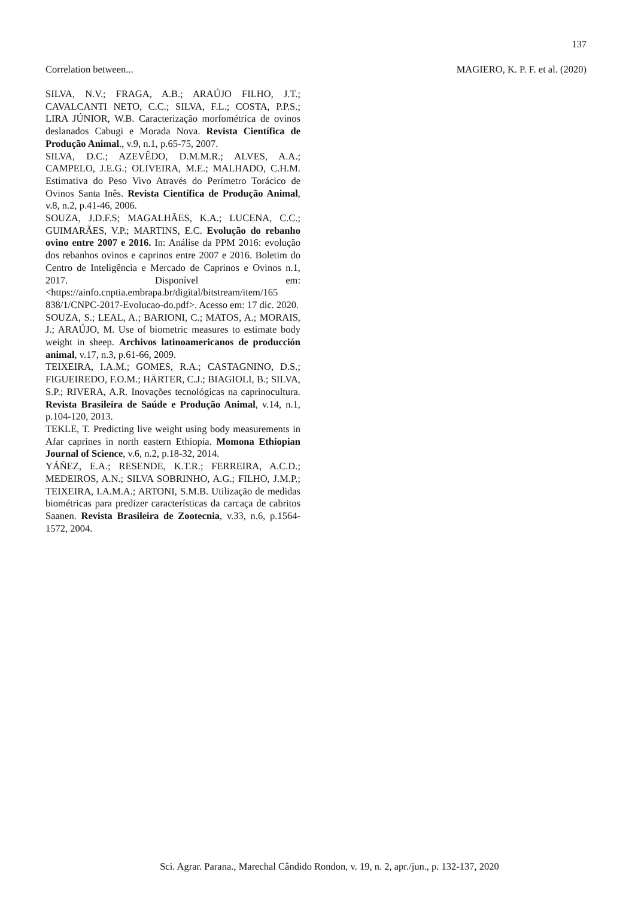137
Correlation between... MAGIERO, K. P. F. et al. (2020)
SILVA, N.V.; FRAGA, A.B.; ARAÚJO FILHO, J.T.; CAVALCANTI NETO, C.C.; SILVA, F.L.; COSTA, P.P.S.; LIRA JÚNIOR, W.B. Caracterização morfométrica de ovinos deslanados Cabugi e Morada Nova. Revista Científica de Produção Animal., v.9, n.1, p.65-75, 2007.
SILVA, D.C.; AZEVÊDO, D.M.M.R.; ALVES, A.A.; CAMPELO, J.E.G.; OLIVEIRA, M.E.; MALHADO, C.H.M. Estimativa do Peso Vivo Através do Perímetro Torácico de Ovinos Santa Inês. Revista Científica de Produção Animal, v.8, n.2, p.41-46, 2006.
SOUZA, J.D.F.S; MAGALHÃES, K.A.; LUCENA, C.C.; GUIMARÃES, V.P.; MARTINS, E.C. Evolução do rebanho ovino entre 2007 e 2016. In: Análise da PPM 2016: evolução dos rebanhos ovinos e caprinos entre 2007 e 2016. Boletim do Centro de Inteligência e Mercado de Caprinos e Ovinos n.1, 2017. Disponível em: <https://ainfo.cnptia.embrapa.br/digital/bitstream/item/165 838/1/CNPC-2017-Evolucao-do.pdf>. Acesso em: 17 dic. 2020.
SOUZA, S.; LEAL, A.; BARIONI, C.; MATOS, A.; MORAIS, J.; ARAÚJO, M. Use of biometric measures to estimate body weight in sheep. Archivos latinoamericanos de producción animal, v.17, n.3, p.61-66, 2009.
TEIXEIRA, I.A.M.; GOMES, R.A.; CASTAGNINO, D.S.; FIGUEIREDO, F.O.M.; HÄRTER, C.J.; BIAGIOLI, B.; SILVA, S.P.; RIVERA, A.R. Inovações tecnológicas na caprinocultura. Revista Brasileira de Saúde e Produção Animal, v.14, n.1, p.104-120, 2013.
TEKLE, T. Predicting live weight using body measurements in Afar caprines in north eastern Ethiopia. Momona Ethiopian Journal of Science, v.6, n.2, p.18-32, 2014.
YÁÑEZ, E.A.; RESENDE, K.T.R.; FERREIRA, A.C.D.; MEDEIROS, A.N.; SILVA SOBRINHO, A.G.; FILHO, J.M.P.; TEIXEIRA, I.A.M.A.; ARTONI, S.M.B. Utilização de medidas biométricas para predizer características da carcaça de cabritos Saanen. Revista Brasileira de Zootecnia, v.33, n.6, p.1564-1572, 2004.
Sci. Agrar. Parana., Marechal Cândido Rondon, v. 19, n. 2, apr./jun., p. 132-137, 2020